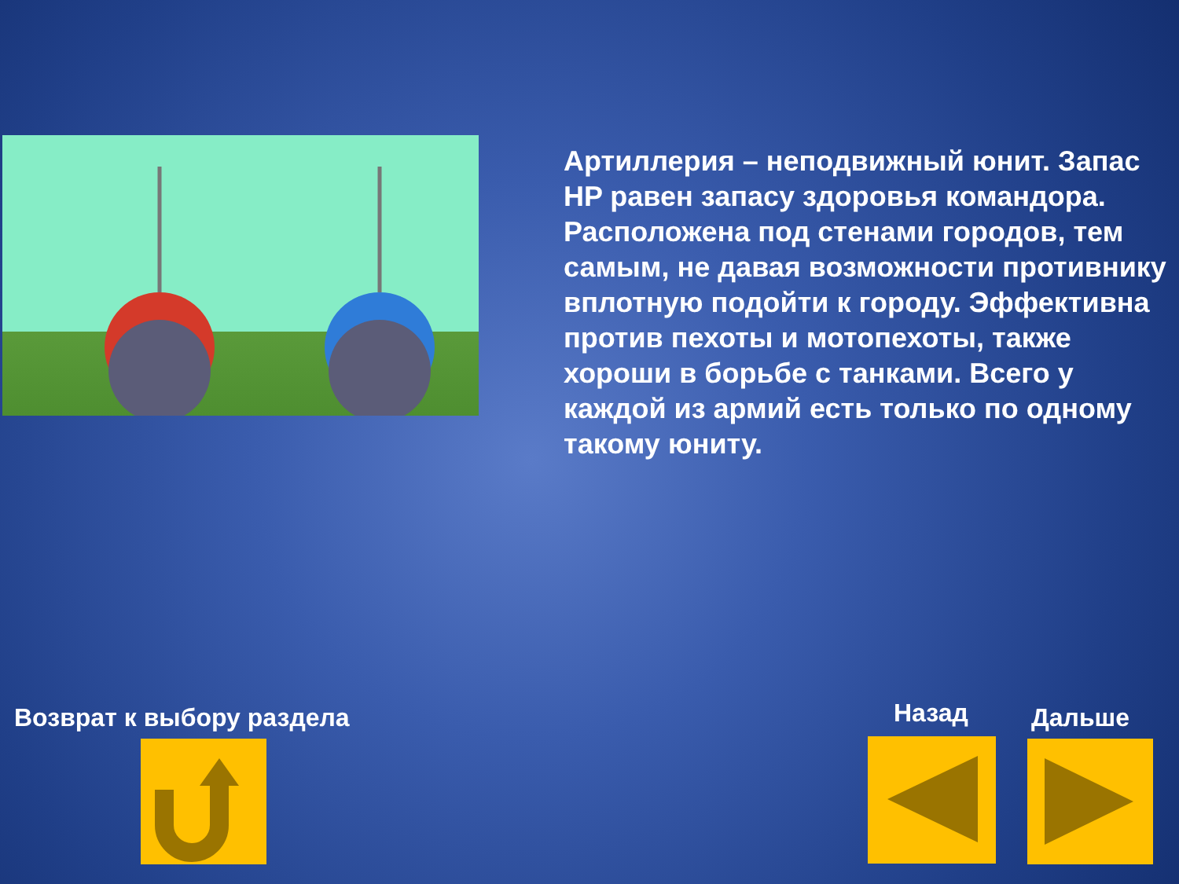Артиллерия – неподвижный юнит. Запас HP равен запасу здоровья командора. Расположена под стенами городов, тем самым, не давая возможности противнику вплотную подойти к городу. Эффективна против пехоты и мотопехоты, также хороши в борьбе с танками. Всего у каждой из армий есть только по одному такому юниту.
Возврат к выбору раздела Назад Дальше